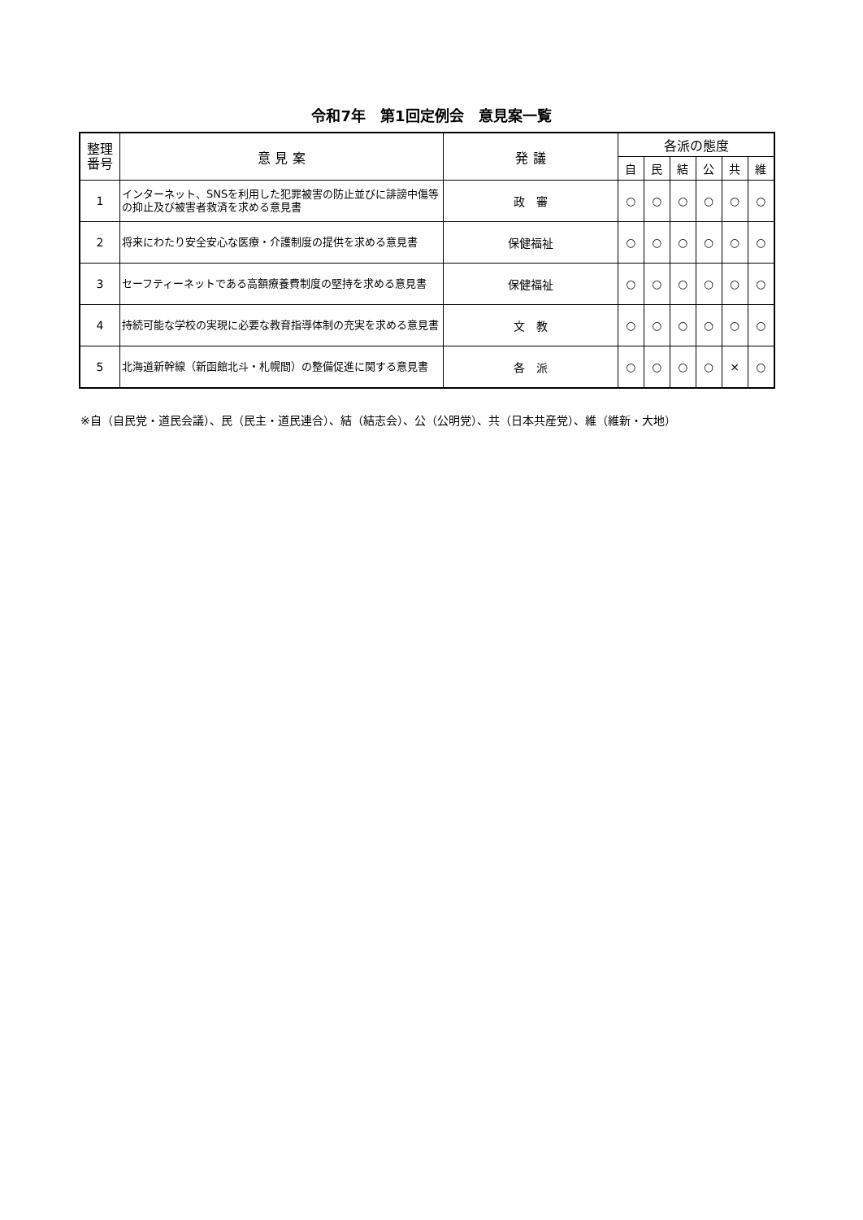令和7年　第1回定例会　意見案一覧
| 整理 番号 | 意 見 案 | 発 議 | 各派の態度 | | | | | |
| --- | --- | --- | --- | --- | --- | --- | --- | --- |
| | | | 自 | 民 | 結 | 公 | 共 | 維 |
| 1 | インターネット、SNSを利用した犯罪被害の防止並びに誹謗中傷等の抑止及び被害者救済を求める意見書 | 政 審 | ○ | ○ | ○ | ○ | ○ | ○ |
| 2 | 将来にわたり安全安心な医療・介護制度の提供を求める意見書 | 保健福祉 | ○ | ○ | ○ | ○ | ○ | ○ |
| 3 | セーフティーネットである高額療養費制度の堅持を求める意見書 | 保健福祉 | ○ | ○ | ○ | ○ | ○ | ○ |
| 4 | 持続可能な学校の実現に必要な教育指導体制の充実を求める意見書 | 文 教 | ○ | ○ | ○ | ○ | ○ | ○ |
| 5 | 北海道新幹線（新函館北斗・札幌間）の整備促進に関する意見書 | 各 派 | ○ | ○ | ○ | ○ | × | ○ |
※自（自民党・道民会議）、民（民主・道民連合）、結（結志会）、公（公明党）、共（日本共産党）、維（維新・大地）